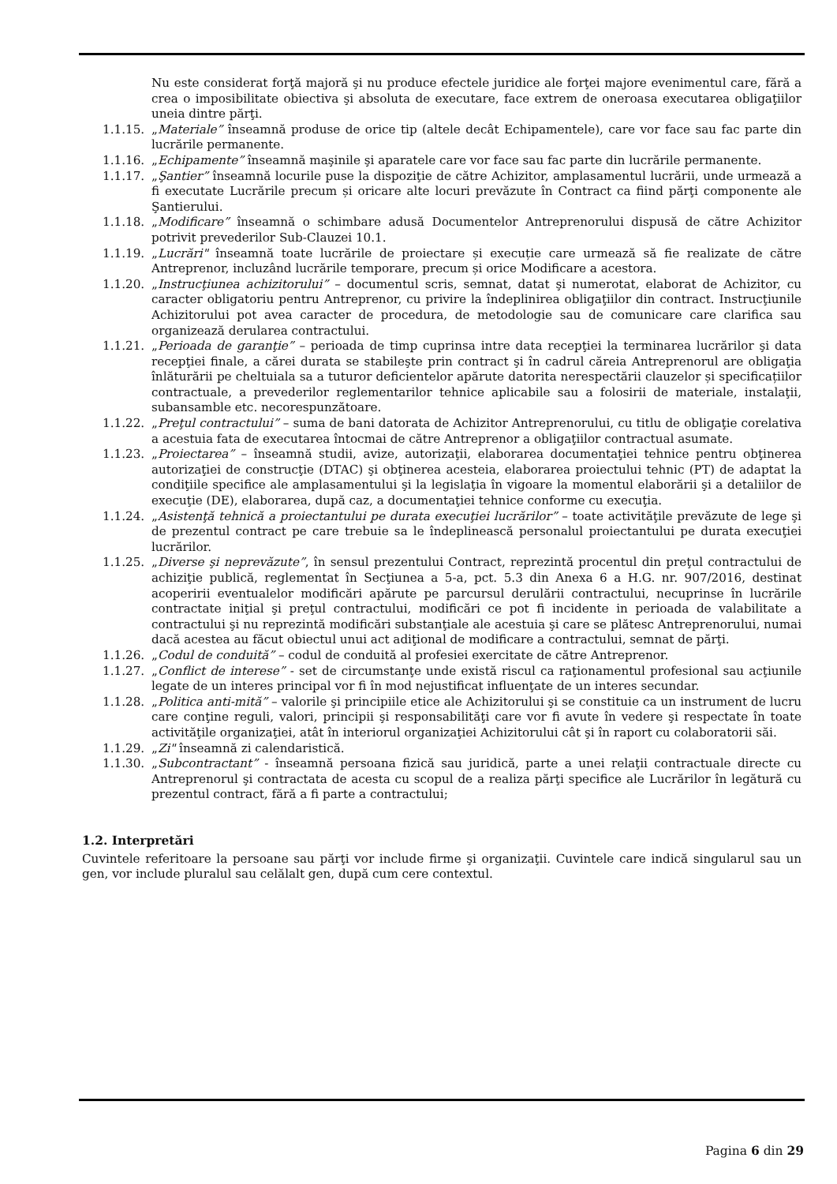Nu este considerat forţă majoră şi nu produce efectele juridice ale forţei majore evenimentul care, fără a crea o imposibilitate obiectiva şi absoluta de executare, face extrem de oneroasa executarea obligaţiilor uneia dintre părţi.
1.1.15. „Materiale” înseamnă produse de orice tip (altele decât Echipamentele), care vor face sau fac parte din lucrările permanente.
1.1.16. „Echipamente” înseamnă maşinile şi aparatele care vor face sau fac parte din lucrările permanente.
1.1.17. „Şantier” înseamnă locurile puse la dispoziţie de către Achizitor, amplasamentul lucrării, unde urmează a fi executate Lucrările precum și oricare alte locuri prevăzute în Contract ca fiind părţi componente ale Şantierului.
1.1.18. „Modificare” înseamnă o schimbare adusă Documentelor Antreprenorului dispusă de către Achizitor potrivit prevederilor Sub-Clauzei 10.1.
1.1.19. „Lucrări" înseamnă toate lucrările de proiectare și execuție care urmează să fie realizate de către Antreprenor, incluzând lucrările temporare, precum și orice Modificare a acestora.
1.1.20. „Instrucţiunea achizitorului” – documentul scris, semnat, datat şi numerotat, elaborat de Achizitor, cu caracter obligatoriu pentru Antreprenor, cu privire la îndeplinirea obligaţiilor din contract. Instrucţiunile Achizitorului pot avea caracter de procedura, de metodologie sau de comunicare care clarifica sau organizează derularea contractului.
1.1.21. „Perioada de garanţie” – perioada de timp cuprinsa intre data recepţiei la terminarea lucrărilor şi data recepţiei finale, a cărei durata se stabileşte prin contract şi în cadrul căreia Antreprenorul are obligaţia înlăturării pe cheltuiala sa a tuturor deficientelor apărute datorita nerespectării clauzelor și specificațiilor contractuale, a prevederilor reglementarilor tehnice aplicabile sau a folosirii de materiale, instalaţii, subansamble etc. necorespunzătoare.
1.1.22. „Preţul contractului” – suma de bani datorata de Achizitor Antreprenorului, cu titlu de obligaţie corelativa a acestuia fata de executarea întocmai de către Antreprenor a obligaţiilor contractual asumate.
1.1.23. „Proiectarea” – înseamnă studii, avize, autorizaţii, elaborarea documentaţiei tehnice pentru obţinerea autorizaţiei de construcţie (DTAC) şi obţinerea acesteia, elaborarea proiectului tehnic (PT) de adaptat la condiţiile specifice ale amplasamentului şi la legislaţia în vigoare la momentul elaborării şi a detaliilor de execuţie (DE), elaborarea, după caz, a documentaţiei tehnice conforme cu execuţia.
1.1.24. „Asistenţă tehnică a proiectantului pe durata execuţiei lucrărilor” – toate activităţile prevăzute de lege şi de prezentul contract pe care trebuie sa le îndeplinească personalul proiectantului pe durata execuţiei lucrărilor.
1.1.25. „Diverse şi neprevăzute”, în sensul prezentului Contract, reprezintă procentul din preţul contractului de achiziţie publică, reglementat în Secţiunea a 5-a, pct. 5.3 din Anexa 6 a H.G. nr. 907/2016, destinat acoperirii eventualelor modificări apărute pe parcursul derulării contractului, necuprinse în lucrările contractate iniţial şi preţul contractului, modificări ce pot fi incidente in perioada de valabilitate a contractului şi nu reprezintă modificări substanţiale ale acestuia şi care se plătesc Antreprenorului, numai dacă acestea au făcut obiectul unui act adiţional de modificare a contractului, semnat de părţi.
1.1.26. „Codul de conduită” – codul de conduită al profesiei exercitate de către Antreprenor.
1.1.27. „Conflict de interese” - set de circumstanţe unde există riscul ca raţionamentul profesional sau acţiunile legate de un interes principal vor fi în mod nejustificat influenţate de un interes secundar.
1.1.28. „Politica anti-mită” – valorile şi principiile etice ale Achizitorului şi se constituie ca un instrument de lucru care conţine reguli, valori, principii şi responsabilităţi care vor fi avute în vedere şi respectate în toate activităţile organizaţiei, atât în interiorul organizaţiei Achizitorului cât şi în raport cu colaboratorii săi.
1.1.29. „Zi" înseamnă zi calendaristică.
1.1.30. „Subcontractant” - înseamnă persoana fizică sau juridică, parte a unei relaţii contractuale directe cu Antreprenorul şi contractata de acesta cu scopul de a realiza părţi specifice ale Lucrărilor în legătură cu prezentul contract, fără a fi parte a contractului;
1.2. Interpretări
Cuvintele referitoare la persoane sau părţi vor include firme şi organizaţii. Cuvintele care indică singularul sau un gen, vor include pluralul sau celălalt gen, după cum cere contextul.
Pagina 6 din 29